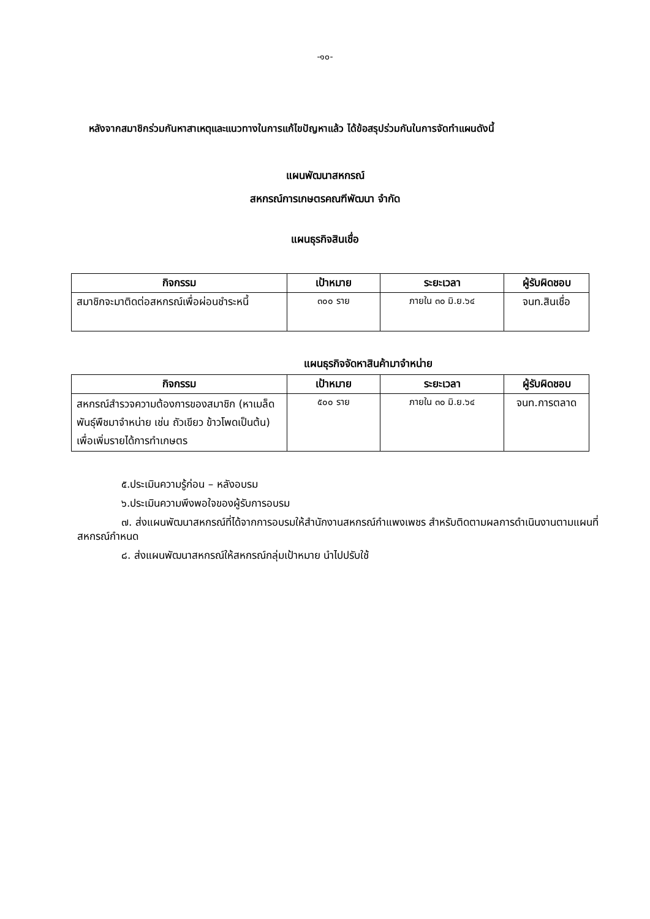-๑๐-
หลังจากสมาชิกร่วมกันหาสาเหตุและแนวทางในการแก้ไขปัญหาแล้ว ได้ข้อสรุปร่วมกันในการจัดทำแผนดังนี้
แผนพัฒนาสหกรณ์
สหกรณ์การเกษตรคณฑีพัฒนา จำกัด
แผนธุรกิจสินเชื่อ
| กิจกรรม | เป้าหมาย | ระยะเวลา | ผู้รับผิดชอบ |
| --- | --- | --- | --- |
| สมาชิกจะมาติดต่อสหกรณ์เพื่อผ่อนชำระหนี้ | ๓๐๐ ราย | ภายใน ๓๐ มิ.ย.๖๔ | จนท.สินเชื่อ |
แผนธุรกิจจัดหาสินค้ามาจำหน่าย
| กิจกรรม | เป้าหมาย | ระยะเวลา | ผู้รับผิดชอบ |
| --- | --- | --- | --- |
| สหกรณ์สำรวจความต้องการของสมาชิก (หาเมล็ดพันธุ์พืชมาจำหน่าย เช่น ถัวเขียว ข้าวโพดเป็นต้น) เพื่อเพิ่มรายได้การทำเกษตร | ๕๐๐ ราย | ภายใน ๓๐ มิ.ย.๖๔ | จนท.การตลาด |
๕.ประเมินความรู้ก่อน – หลังอบรม
๖.ประเมินความพึงพอใจของผู้รับการอบรม
๗. ส่งแผนพัฒนาสหกรณ์ที่ได้จากการอบรมให้สำนักงานสหกรณ์กำแพงเพชร สำหรับติดตามผลการดำเนินงานตามแผนที่สหกรณ์กำหนด
๘. ส่งแผนพัฒนาสหกรณ์ให้สหกรณ์กลุ่มเป้าหมาย นำไปปรับใช้